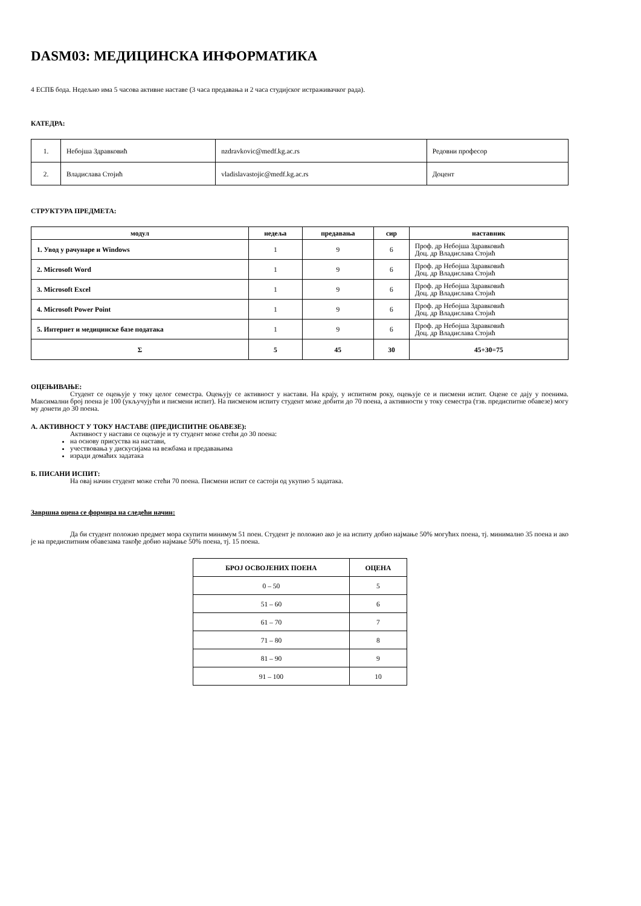DASM03: МЕДИЦИНСКА ИНФОРМАТИКА
4 ЕСПБ бода. Недељно има 5 часова активне наставе (3 часа предавања и 2 часа студијског истраживачког рада).
КАТЕДРА:
| 1. | Небојша Здравковић | nzdravkovic@medf.kg.ac.rs | Редовни професор |
| 2. | Владислава Стојић | vladislavastojic@medf.kg.ac.rs | Доцент |
СТРУКТУРА ПРЕДМЕТА:
| модул | недеља | предавања | сир | наставник |
| --- | --- | --- | --- | --- |
| 1. Увод у рачунаре и Windows | 1 | 9 | 6 | Проф. др Небојша Здравковић Доц. др Владислава Стојић |
| 2. Microsoft Word | 1 | 9 | 6 | Проф. др Небојша Здравковић Доц. др Владислава Стојић |
| 3. Microsoft Excel | 1 | 9 | 6 | Проф. др Небојша Здравковић Доц. др Владислава Стојић |
| 4. Microsoft Power Point | 1 | 9 | 6 | Проф. др Небојша Здравковић Доц. др Владислава Стојић |
| 5. Интернет и медицинске базе података | 1 | 9 | 6 | Проф. др Небојша Здравковић Доц. др Владислава Стојић |
| Σ | 5 | 45 | 30 | 45+30=75 |
ОЦЕЊИВАЊЕ:
Студент се оцењује у току целог семестра. Оцењују се активност у настави. На крају, у испитном року, оцењује се и писмени испит. Оцене се дају у поенима. Максимални број поена је 100 (укључујући и писмени испит). На писменом испиту студент може добити до 70 поена, а активности у току семестра (тзв. предиспитне обавезе) могу му донети до 30 поена.
А. АКТИВНОСТ У ТОКУ НАСТАВЕ (ПРЕДИСПИТНЕ ОБАВЕЗЕ):
Активност у настави се оцењује и ту студент може стећи до 30 поена:
на основу присуства на настави,
учествовања у дискусијама на вежбама и предавањима
изради домаћих задатака
Б. ПИСАНИ ИСПИТ:
На овај начин студент може стећи 70 поена. Писмени испит се састоји од укупно 5 задатака.
Завршна оцена се формира на следећи начин:
Да би студент положио предмет мора скупити минимум 51 поен. Студент је положио ако је на испиту добио најмање 50% могућих поена, тј. минимално 35 поена и ако је на предиспитним обавезама такође добио најмање 50% поена, тј. 15 поена.
| БРОЈ ОСВОЈЕНИХ ПОЕНА | ОЦЕНА |
| --- | --- |
| 0 – 50 | 5 |
| 51 – 60 | 6 |
| 61 – 70 | 7 |
| 71 – 80 | 8 |
| 81 – 90 | 9 |
| 91 – 100 | 10 |